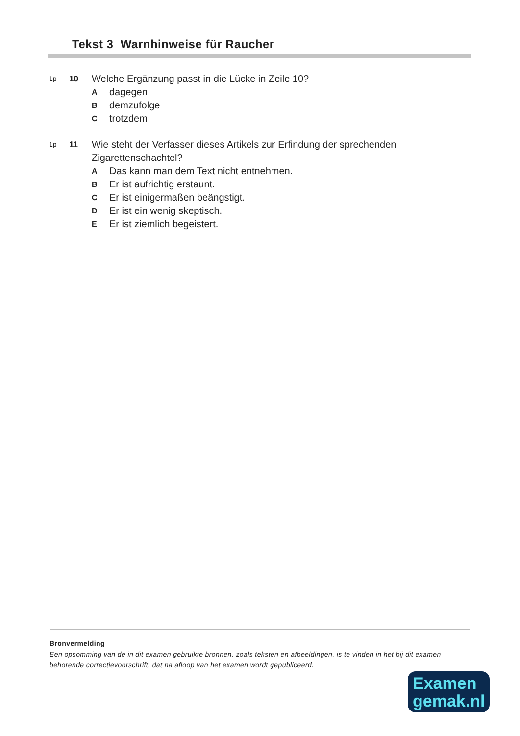Tekst 3 Warnhinweise für Raucher
1p 10 Welche Ergänzung passt in die Lücke in Zeile 10?
Adagegen
Bdemzufolge
Ctrotzdem
1p 11 Wie steht der Verfasser dieses Artikels zur Erfindung der sprechenden
Zigarettenschachtel?
A Das kann man dem Text nicht entnehmen.
B Er ist aufrichtig erstaunt.
C Er ist einigermaßen beängstigt.
D Er ist ein wenig skeptisch.
E Er ist ziemlich begeistert.
Bronvermelding
Een opsomming van de in dit examen gebruikte bronnen, zoals teksten en afbeeldingen, is te vinden in het bij dit examen behorende correctievoorschrift, dat na afloop van het examen wordt gepubliceerd.
Examen
gemak.nl